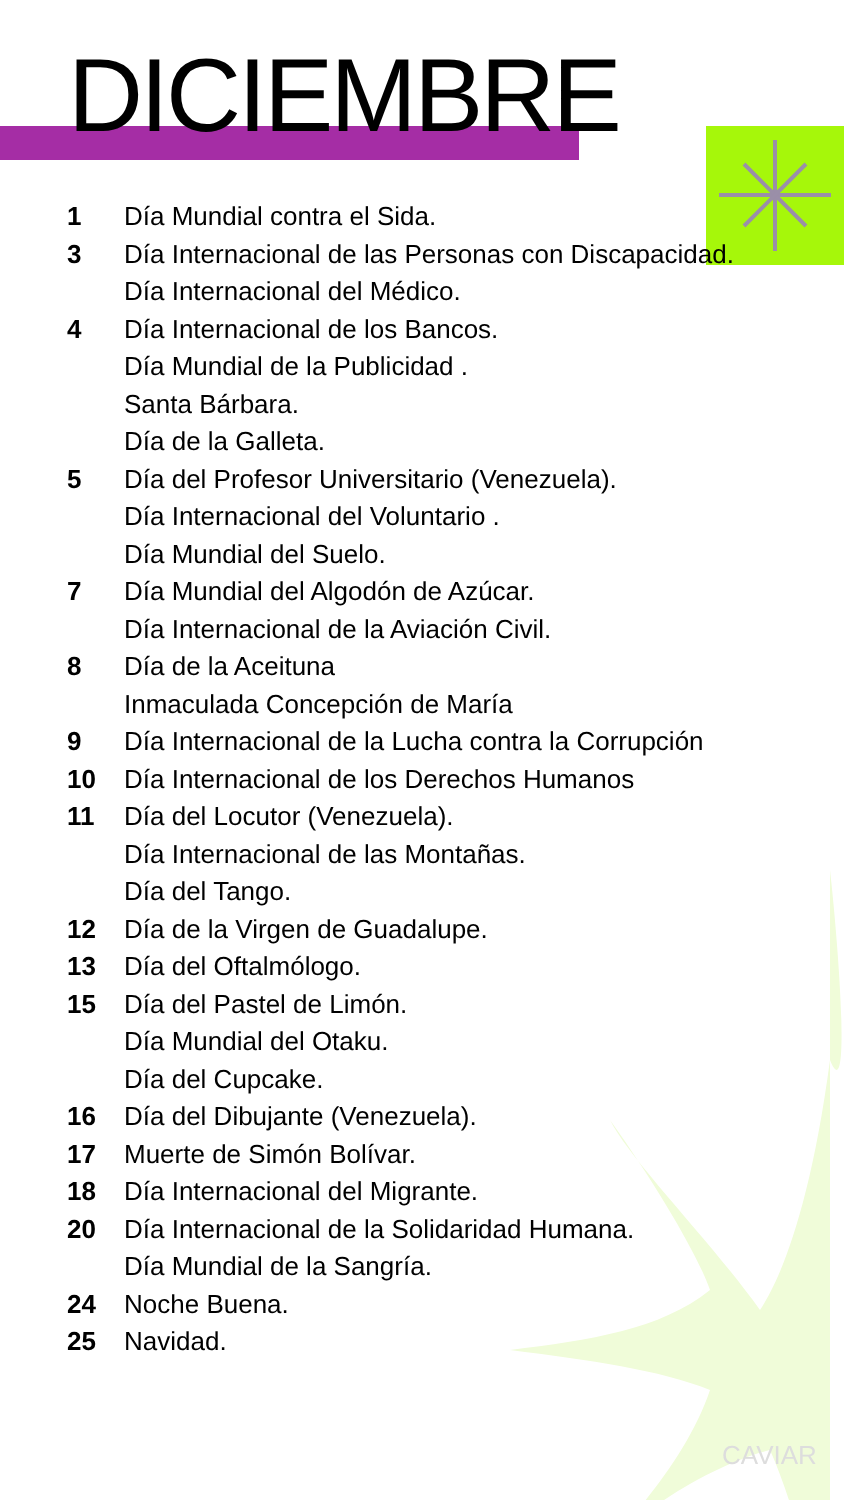DICIEMBRE
1 Día Mundial contra el Sida.
3 Día Internacional de las Personas con Discapacidad.
Día Internacional del Médico.
4 Día Internacional de los Bancos.
Día Mundial de la Publicidad .
Santa Bárbara.
Día de la Galleta.
5 Día del Profesor Universitario (Venezuela).
Día Internacional del Voluntario .
Día Mundial del Suelo.
7 Día Mundial del Algodón de Azúcar.
Día Internacional de la Aviación Civil.
8 Día de la Aceituna
Inmaculada Concepción de María
9 Día Internacional de la Lucha contra la Corrupción
10 Día Internacional de los Derechos Humanos
11 Día del Locutor (Venezuela).
Día Internacional de las Montañas.
Día del Tango.
12 Día de la Virgen de Guadalupe.
13 Día del Oftalmólogo.
15 Día del Pastel de Limón.
Día Mundial del Otaku.
Día del Cupcake.
16 Día del Dibujante (Venezuela).
17 Muerte de Simón Bolívar.
18 Día Internacional del Migrante.
20 Día Internacional de la Solidaridad Humana.
Día Mundial de la Sangría.
24 Noche Buena.
25 Navidad.
CAVIAR